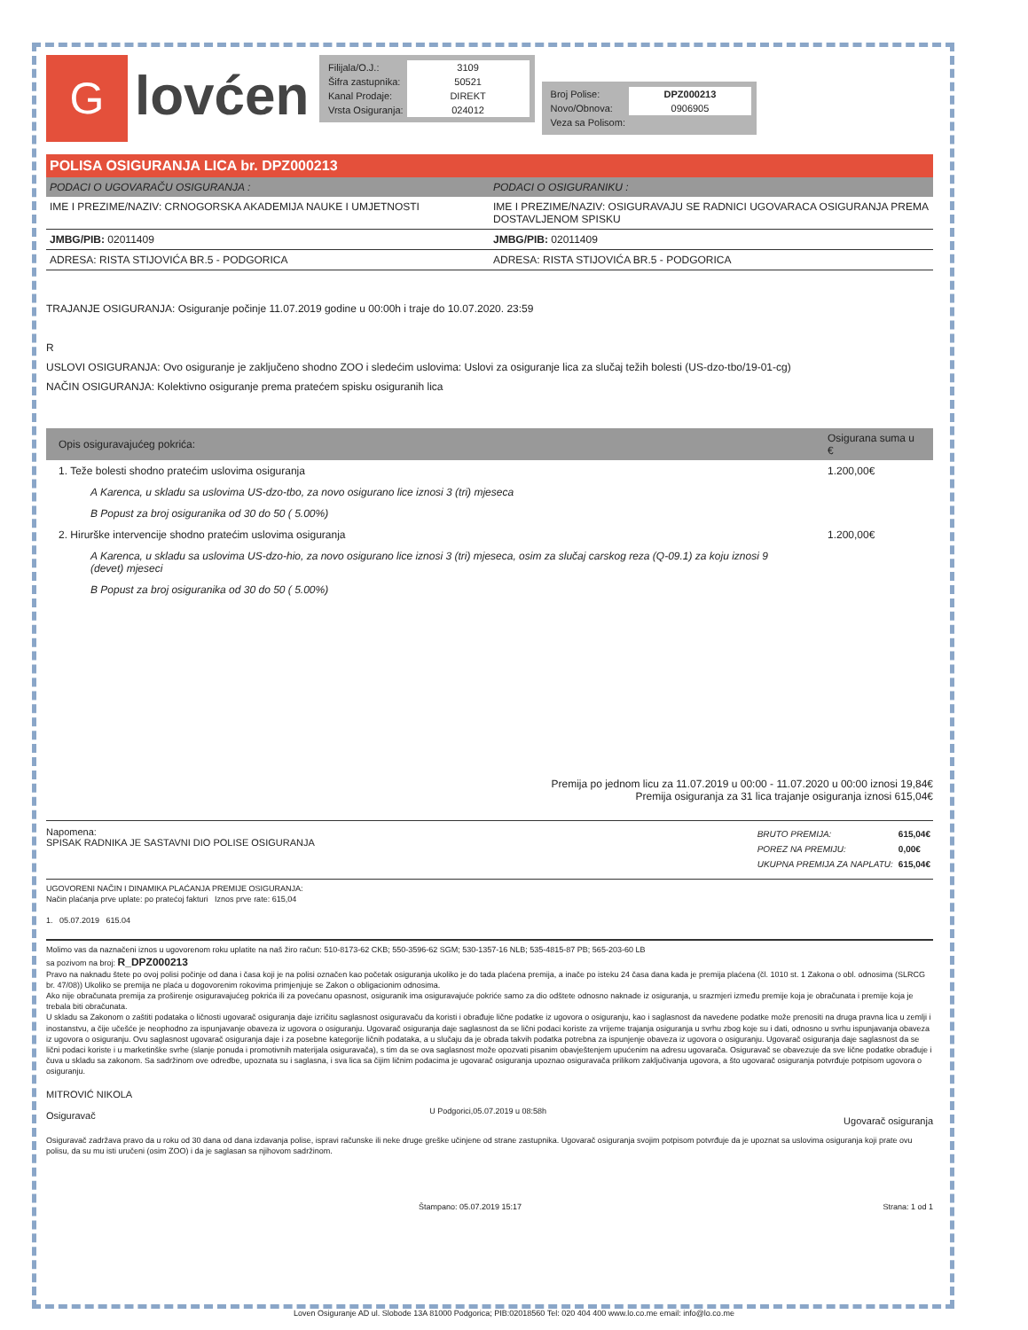G
lovćen
| Filijala/O.J.: | 3109 |
| Šifra zastupnika: | 50521 |
| Kanal Prodaje: | DIREKT |
| Vrsta Osiguranja: | 024012 |
| Broj Polise: | DPZ000213 |
| Novo/Obnova: | 0906905 |
| Veza sa Polisom: | |
POLISA OSIGURANJA LICA br. DPZ000213
| PODACI O UGOVARAČU OSIGURANJA : | PODACI O OSIGURANIKU : |
| --- | --- |
| IME I PREZIME/NAZIV: CRNOGORSKA AKADEMIJA NAUKE I UMJETNOSTI | IME I PREZIME/NAZIV: OSIGURAVAJU SE RADNICI UGOVARACA OSIGURANJA PREMA DOSTAVLJENOM SPISKU |
| JMBG/PIB: 02011409 | JMBG/PIB: 02011409 |
| ADRESA: RISTA STIJOVIĆA BR.5 - PODGORICA | ADRESA: RISTA STIJOVIĆA BR.5 - PODGORICA |
TRAJANJE OSIGURANJA: Osiguranje počinje 11.07.2019 godine u 00:00h i traje do 10.07.2020. 23:59
R
USLOVI OSIGURANJA: Ovo osiguranje je zaključeno shodno ZOO i sledećim uslovima: Uslovi za osiguranje lica za slučaj težih bolesti (US-dzo-tbo/19-01-cg)
NAČIN OSIGURANJA: Kolektivno osiguranje prema pratećem spisku osiguranih lica
| Opis osiguravajućeg pokrića: | Osigurana suma u € |
| --- | --- |
| 1. Teže bolesti shodno pratećim uslovima osiguranja | 1.200,00€ |
| A Karenca, u skladu sa uslovima US-dzo-tbo, za novo osigurano lice iznosi 3 (tri) mjeseca | |
| B Popust za broj osiguranika od 30 do 50 ( 5.00%) | |
| 2. Hirurške intervencije shodno pratećim uslovima osiguranja | 1.200,00€ |
| A Karenca, u skladu sa uslovima US-dzo-hio, za novo osigurano lice iznosi 3 (tri) mjeseca, osim za slučaj carskog reza (Q-09.1) za koju iznosi 9 (devet) mjeseci | |
| B Popust za broj osiguranika od 30 do 50 ( 5.00%) | |
Premija po jednom licu za 11.07.2019 u 00:00 - 11.07.2020 u 00:00 iznosi 19,84€
Premija osiguranja za 31 lica trajanje osiguranja iznosi 615,04€
Napomena:
SPISAK RADNIKA JE SASTAVNI DIO POLISE OSIGURANJA
| BRUTO PREMIJA: | 615,04€ |
| POREZ NA PREMIJU: | 0,00€ |
| UKUPNA PREMIJA ZA NAPLATU: | 615,04€ |
UGOVORENI NAČIN I DINAMIKA PLAĆANJA PREMIJE OSIGURANJA:
Način plaćanja prve uplate: po pratećoj fakturi Iznos prve rate: 615,04
1. 05.07.2019 615.04
Molimo vas da naznačeni iznos u ugovorenom roku uplatite na naš žiro račun: 510-8173-62 CKB; 550-3596-62 SGM; 530-1357-16 NLB; 535-4815-87 PB; 565-203-60 LB
sa pozivom na broj: R_DPZ000213
Pravo na naknadu štete po ovoj polisi počinje od dana i časa koji je na polisi označen kao početak osiguranja ukoliko je do tada plaćena premija, a inače po isteku 24 časa dana kada je premija plaćena (čl. 1010 st. 1 Zakona o obl. odnosima (SLRCG br. 47/08)) Ukoliko se premija ne plaća u dogovorenim rokovima primjenjuje se Zakon o obligacionim odnosima.
Ako nije obračunata premija za proširenje osiguravajućeg pokrića ili za povećanu opasnost, osiguranik ima osiguravajuće pokriće samo za dio odštete odnosno naknade iz osiguranja, u srazmjeri između premije koja je obračunata i premije koja je trebala biti obračunata.
U skladu sa Zakonom o zaštiti podataka o ličnosti ugovarač osiguranja daje izričitu saglasnost osiguravaču da koristi i obrađuje lične podatke iz ugovora o osiguranju, kao i saglasnost da navedene podatke može prenositi na druga pravna lica u zemlji i inostanstvu, a čije učešće je neophodno za ispunjavanje obaveza iz ugovora o osiguranju. Ugovarač osiguranja daje saglasnost da se lični podaci koriste za vrijeme trajanja osiguranja u svrhu zbog koje su i dati, odnosno u svrhu ispunjavanja obaveza iz ugovora o osiguranju. Ovu saglasnost ugovarač osiguranja daje i za posebne kategorije ličnih podataka, a u slučaju da je obrada takvih podatka potrebna za ispunjenje obaveza iz ugovora o osiguranju. Ugovarač osiguranja daje saglasnost da se lični podaci koriste i u marketinške svrhe (slanje ponuda i promotivnih materijala osiguravača), s tim da se ova saglasnost može opozvati pisanim obavještenjem upućenim na adresu ugovarača. Osiguravač se obavezuje da sve lične podatke obrađuje i čuva u skladu sa zakonom. Sa sadržinom ove odredbe, upoznata su i saglasna, i sva lica sa čijim ličnim podacima je ugovarač osiguranja upoznao osiguravača prilikom zaključivanja ugovora, a što ugovarač osiguranja potvrđuje potpisom ugovora o osiguranju.
MITROVIĆ NIKOLA
Osiguravač
U Podgorici,05.07.2019 u 08:58h
Ugovarač osiguranja
Osiguravač zadržava pravo da u roku od 30 dana od dana izdavanja polise, ispravi računske ili neke druge greške učinjene od strane zastupnika. Ugovarač osiguranja svojim potpisom potvrđuje da je upoznat sa uslovima osiguranja koji prate ovu polisu, da su mu isti uručeni (osim ZOO) i da je saglasan sa njihovom sadržinom.
Štampano: 05.07.2019 15:17 Strana: 1 od 1
Loven Osiguranje AD ul. Slobode 13A 81000 Podgorica; PIB:02018560 Tel: 020 404 400 www.lo.co.me email: info@lo.co.me